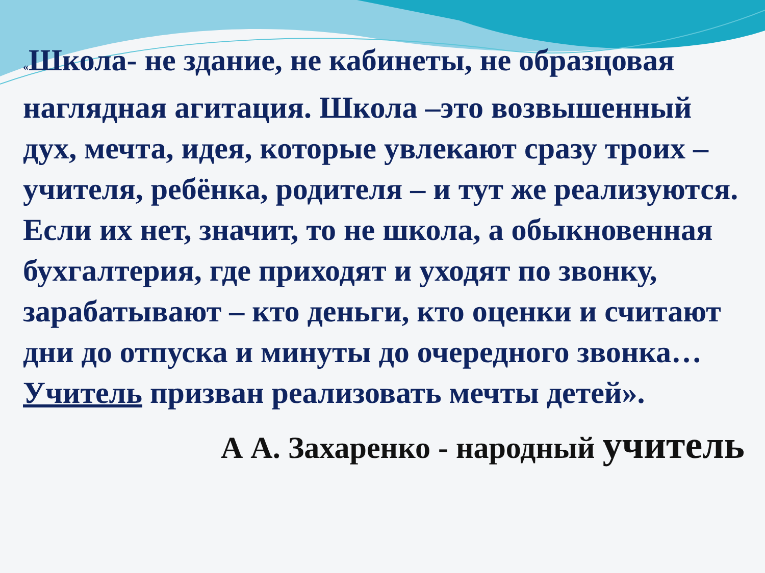«Школа- не здание, не кабинеты, не образцовая наглядная агитация. Школа –это возвышенный дух, мечта, идея, которые увлекают сразу троих – учителя, ребёнка, родителя – и тут же реализуются. Если их нет, значит, то не школа, а обыкновенная бухгалтерия, где приходят и уходят по звонку, зарабатывают – кто деньги, кто оценки и считают дни до отпуска и минуты до очередного звонка… Учитель призван реализовать мечты детей».
А А. Захаренко - народный учитель